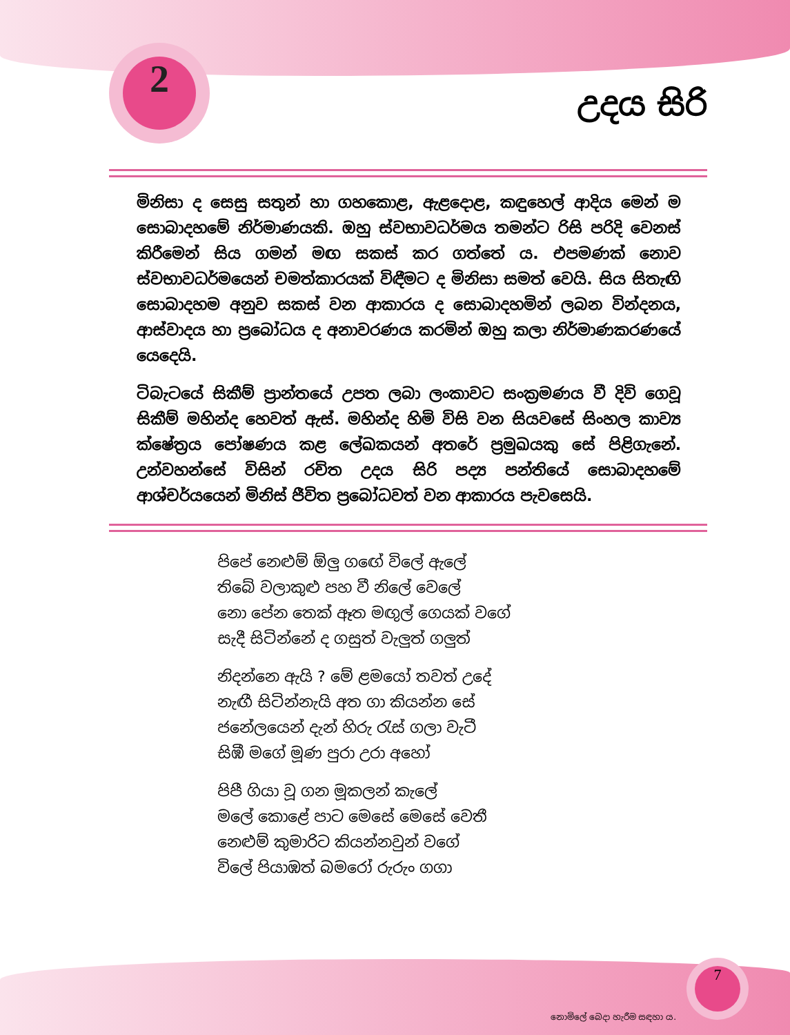2
උදය සිරි
මිනිසා ද සෙසු සතුන් හා ගහකොළ, ඇළදොළ, කඳුහෙල් ආදිය මෙන් ම සොබාදහමේ නිර්මාණයකි. ඔහු ස්වභාවධර්මය තමන්ට රිසි පරිදි වෙනස් කිරීමෙන් සිය ගමන් මඟ සකස් කර ගත්තේ ය. එපමණක් නොව ස්වභාවධර්මයෙන් චමත්කාරයක් විඳීමට ද මිනිසා සමත් වෙයි. සිය සිතැඟි සොබාදහම අනුව සකස් වන ආකාරය ද සොබාදහමින් ලබන වින්දනය, ආස්වාදය හා ප්‍රබෝධය ද අනාවරණය කරමින් ඔහු කලා නිර්මාණකරණයේ යෙදෙයි.
ටිබැටයේ සිකීම් ප්‍රාන්තයේ උපත ලබා ලංකාවට සංක්‍රමණය වී දිවි ගෙවූ සිකීම් මහින්ද හෙවත් ඇස්. මහින්ද හිමි විසි වන සියවසේ සිංහල කාව්‍ය ක්ෂේත්‍රය පෝෂණය කළ ලේඛකයන් අතරේ ප්‍රමුඛයකු සේ පිළිගැනේ. උන්වහන්සේ විසින් රචිත උදය සිරි පද්‍ය පන්තියේ සොබාදහමේ ආශ්චර්යයෙන් මිනිස් ජීවිත ප්‍රබෝධවත් වන ආකාරය පැවසෙයි.
පිපේ නෙළුම් ඕලු ගඟේ විලේ ඇලේ
තිබේ වලාකුළු පහ වී නිලේ වෙලේ
නො පේන තෙක් ඈත මඟුල් ගෙයක් වගේ
සැදී සිටින්නේ ද ගසුත් වැලුත් ගලුත්
නිදන්නෙ ඇයි ? මේ ළමයෝ තවත් උදේ
නැඟී සිටින්නැයි අත ගා කියන්න සේ
ජනේලයෙන් දැන් හිරු රැස් ගලා වැටී
සිඹී මගේ මූණ පුරා උරා අහෝ
පිපී ගියා වූ ගන මූකලන් කැලේ
මලේ කොළේ පාට මෙසේ මෙසේ වෙතී
නෙළුම් කුමාරිට කියන්නවුන් වගේ
විලේ පියාඹත් බමරෝ රුරුං ගගා
7 නොමිලේ බෙදා හැරීම සඳහා ය.